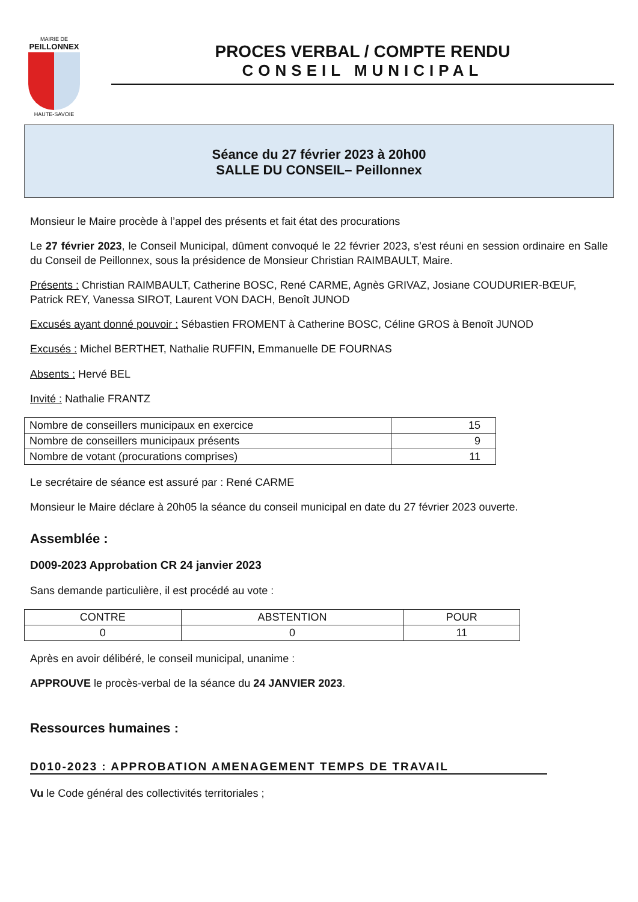MAIRIE DE
PEILLONNEX
HAUTE-SAVOIE
PROCES VERBAL / COMPTE RENDU
CONSEIL MUNICIPAL
Séance du 27 février 2023 à 20h00
SALLE DU CONSEIL– Peillonnex
Monsieur le Maire procède à l’appel des présents et fait état des procurations
Le 27 février 2023, le Conseil Municipal, dûment convoqué le 22 février 2023, s’est réuni en session ordinaire en Salle du Conseil de Peillonnex, sous la présidence de Monsieur Christian RAIMBAULT, Maire.
Présents : Christian RAIMBAULT, Catherine BOSC, René CARME, Agnès GRIVAZ, Josiane COUDURIER-BŒUF, Patrick REY, Vanessa SIROT, Laurent VON DACH, Benoît JUNOD
Excusés ayant donné pouvoir : Sébastien FROMENT à Catherine BOSC, Céline GROS à Benoît JUNOD
Excusés : Michel BERTHET, Nathalie RUFFIN, Emmanuelle DE FOURNAS
Absents : Hervé BEL
Invité : Nathalie FRANTZ
| Nombre de conseillers municipaux en exercice | 15 |
| Nombre de conseillers municipaux présents | 9 |
| Nombre de votant (procurations comprises) | 11 |
Le secrétaire de séance est assuré par : René CARME
Monsieur le Maire déclare à 20h05 la séance du conseil municipal en date du 27 février 2023 ouverte.
Assemblée :
D009-2023 Approbation CR 24 janvier 2023
Sans demande particulière, il est procédé au vote :
| CONTRE | ABSTENTION | POUR |
| --- | --- | --- |
| 0 | 0 | 11 |
Après en avoir délibéré, le conseil municipal, unanime :
APPROUVE le procès-verbal de la séance du 24 JANVIER 2023.
Ressources humaines :
D010-2023 : APPROBATION AMENAGEMENT TEMPS DE TRAVAIL
Vu le Code général des collectivités territoriales ;